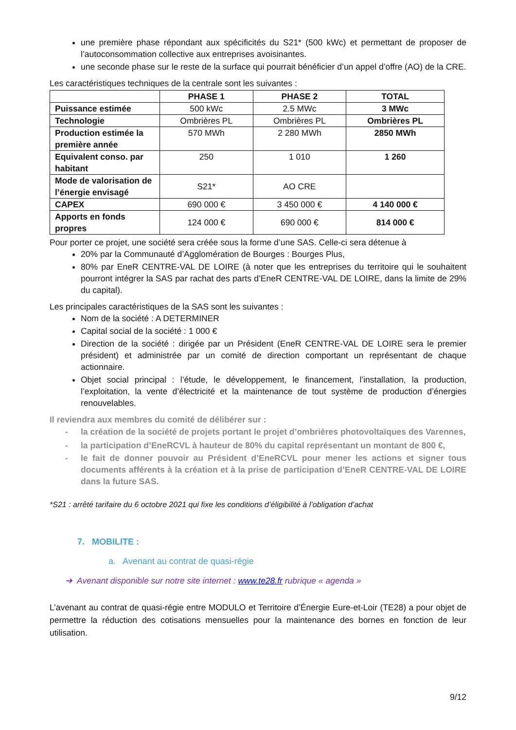une première phase répondant aux spécificités du S21* (500 kWc) et permettant de proposer de l’autoconsommation collective aux entreprises avoisinantes.
une seconde phase sur le reste de la surface qui pourrait bénéficier d’un appel d’offre (AO) de la CRE.
Les caractéristiques techniques de la centrale sont les suivantes :
| | PHASE 1 | PHASE 2 | TOTAL |
| --- | --- | --- | --- |
| Puissance estimée | 500 kWc | 2.5 MWc | 3 MWc |
| Technologie | Ombrières PL | Ombrières PL | Ombrières PL |
| Production estimée la première année | 570 MWh | 2 280 MWh | 2850 MWh |
| Equivalent conso. par habitant | 250 | 1 010 | 1 260 |
| Mode de valorisation de l’énergie envisagé | S21* | AO CRE | |
| CAPEX | 690 000 € | 3 450 000 € | 4 140 000 € |
| Apports en fonds propres | 124 000 € | 690 000 € | 814 000 € |
Pour porter ce projet, une société sera créée sous la forme d’une SAS. Celle-ci sera détenue à
20% par la Communauté d’Agglomération de Bourges : Bourges Plus,
80% par EneR CENTRE-VAL DE LOIRE (à noter que les entreprises du territoire qui le souhaitent pourront intégrer la SAS par rachat des parts d’EneR CENTRE-VAL DE LOIRE, dans la limite de 29% du capital).
Les principales caractéristiques de la SAS sont les suivantes :
Nom de la société : A DETERMINER
Capital social de la société : 1 000 €
Direction de la société : dirigée par un Président (EneR CENTRE-VAL DE LOIRE sera le premier président) et administrée par un comité de direction comportant un représentant de chaque actionnaire.
Objet social principal : l’étude, le développement, le financement, l’installation, la production, l’exploitation, la vente d’électricité et la maintenance de tout système de production d’énergies renouvelables.
Il reviendra aux membres du comité de délibérer sur :
- la création de la société de projets portant le projet d’ombrières photovoltaïques des Varennes,
- la participation d’EneRCVL à hauteur de 80% du capital représentant un montant de 800 €,
- le fait de donner pouvoir au Président d’EneRCVL pour mener les actions et signer tous documents afférents à la création et à la prise de participation d’EneR CENTRE-VAL DE LOIRE dans la future SAS.
*S21 : arrêté tarifaire du 6 octobre 2021 qui fixe les conditions d’éligibilité à l’obligation d’achat
7. MOBILITE :
a. Avenant au contrat de quasi-régie
➔ Avenant disponible sur notre site internet : www.te28.fr rubrique « agenda »
L’avenant au contrat de quasi-régie entre MODULO et Territoire d’Énergie Eure-et-Loir (TE28) a pour objet de permettre la réduction des cotisations mensuelles pour la maintenance des bornes en fonction de leur utilisation.
9/12